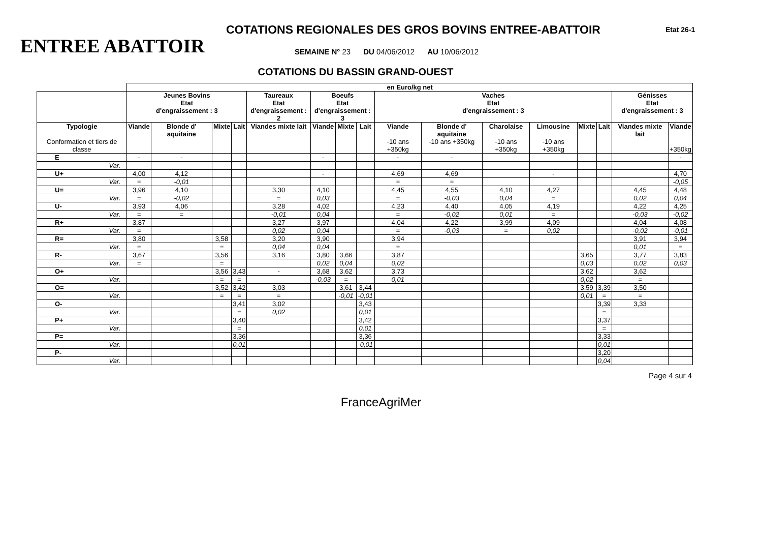COTATIONS REGIONALES DES GROS BOVINS ENTREE-ABATTOIR
Etat 26-1
ENTREE ABATTOIR
SEMAINE N° 23 DU 04/06/2012 AU 10/06/2012
COTATIONS DU BASSIN GRAND-OUEST
| | en Euro/kg net | | | | | | | | | | | | | | | |
| | Jeunes Bovins Etat d'engraissement : 3 | | | | Taureaux Etat d'engraissement : 2 | Boeufs Etat d'engraissement : 3 | | | Vaches Etat d'engraissement : 3 | | | | | | Génisses Etat d'engraissement : 3 | |
| Typologie Conformation et tiers de classe | Viande | Blonde d' aquitaine | Mixte | Lait | Viandes mixte lait | Viande | Mixte | Lait | Viande -10 ans +350kg | Blonde d' aquitaine -10 ans +350kg | Charolaise -10 ans +350kg | Limousine -10 ans +350kg | Mixte | Lait | Viandes mixte lait | Viande +350kg |
| E | - | - | | | | - | | | - | - | | | | | | - |
| Var. | | | | | | | | | | | | | | | | |
| U+ | 4,00 | 4,12 | | | | - | | | 4,69 | 4,69 | | - | | | | 4,70 |
| Var. | = | -0,01 | | | | | | | = | = | | | | | | -0,05 |
| U= | 3,96 | 4,10 | | | 3,30 | 4,10 | | | 4,45 | 4,55 | 4,10 | 4,27 | | | 4,45 | 4,48 |
| Var. | = | -0,02 | | | = | 0,03 | | | = | -0,03 | 0,04 | = | | | 0,02 | 0,04 |
| U- | 3,93 | 4,06 | | | 3,28 | 4,02 | | | 4,23 | 4,40 | 4,05 | 4,19 | | | 4,22 | 4,25 |
| Var. | = | = | | | -0,01 | 0,04 | | | = | -0,02 | 0,01 | = | | | -0,03 | -0,02 |
| R+ | 3,87 | | | | 3,27 | 3,97 | | | 4,04 | 4,22 | 3,99 | 4,09 | | | 4,04 | 4,08 |
| Var. | = | | | | 0,02 | 0,04 | | | = | -0,03 | = | 0,02 | | | -0,02 | -0,01 |
| R= | 3,80 | | 3,58 | | 3,20 | 3,90 | | | 3,94 | | | | | | 3,91 | 3,94 |
| Var. | = | | = | | 0,04 | 0,04 | | | = | | | | | | 0,01 | = |
| R- | 3,67 | | 3,56 | | 3,16 | 3,80 | 3,66 | | 3,87 | | | | 3,65 | | 3,77 | 3,83 |
| Var. | = | | = | | | 0,02 | 0,04 | | 0,02 | | | | 0,03 | | 0,02 | 0,03 |
| O+ | | | 3,56 | 3,43 | - | 3,68 | 3,62 | | 3,73 | | | | 3,62 | | 3,62 | |
| Var. | | | = | = | | -0,03 | = | | 0,01 | | | | 0,02 | | = | |
| O= | | | 3,52 | 3,42 | 3,03 | | 3,61 | 3,44 | | | | | 3,59 | 3,39 | 3,50 | |
| Var. | | | = | = | = | | -0,01 | -0,01 | | | | | 0,01 | = | = | |
| O- | | | | 3,41 | 3,02 | | | 3,43 | | | | | | 3,39 | 3,33 | |
| Var. | | | | = | 0,02 | | | 0,01 | | | | | | = | | |
| P+ | | | | 3,40 | | | | 3,42 | | | | | | 3,37 | | |
| Var. | | | | = | | | | 0,01 | | | | | | = | | |
| P= | | | | 3,36 | | | | 3,36 | | | | | | 3,33 | | |
| Var. | | | | 0,01 | | | | -0,01 | | | | | | 0,01 | | |
| P- | | | | | | | | | | | | | | 3,20 | | |
| Var. | | | | | | | | | | | | | | 0,04 | | |
Page 4 sur 4
FranceAgriMer